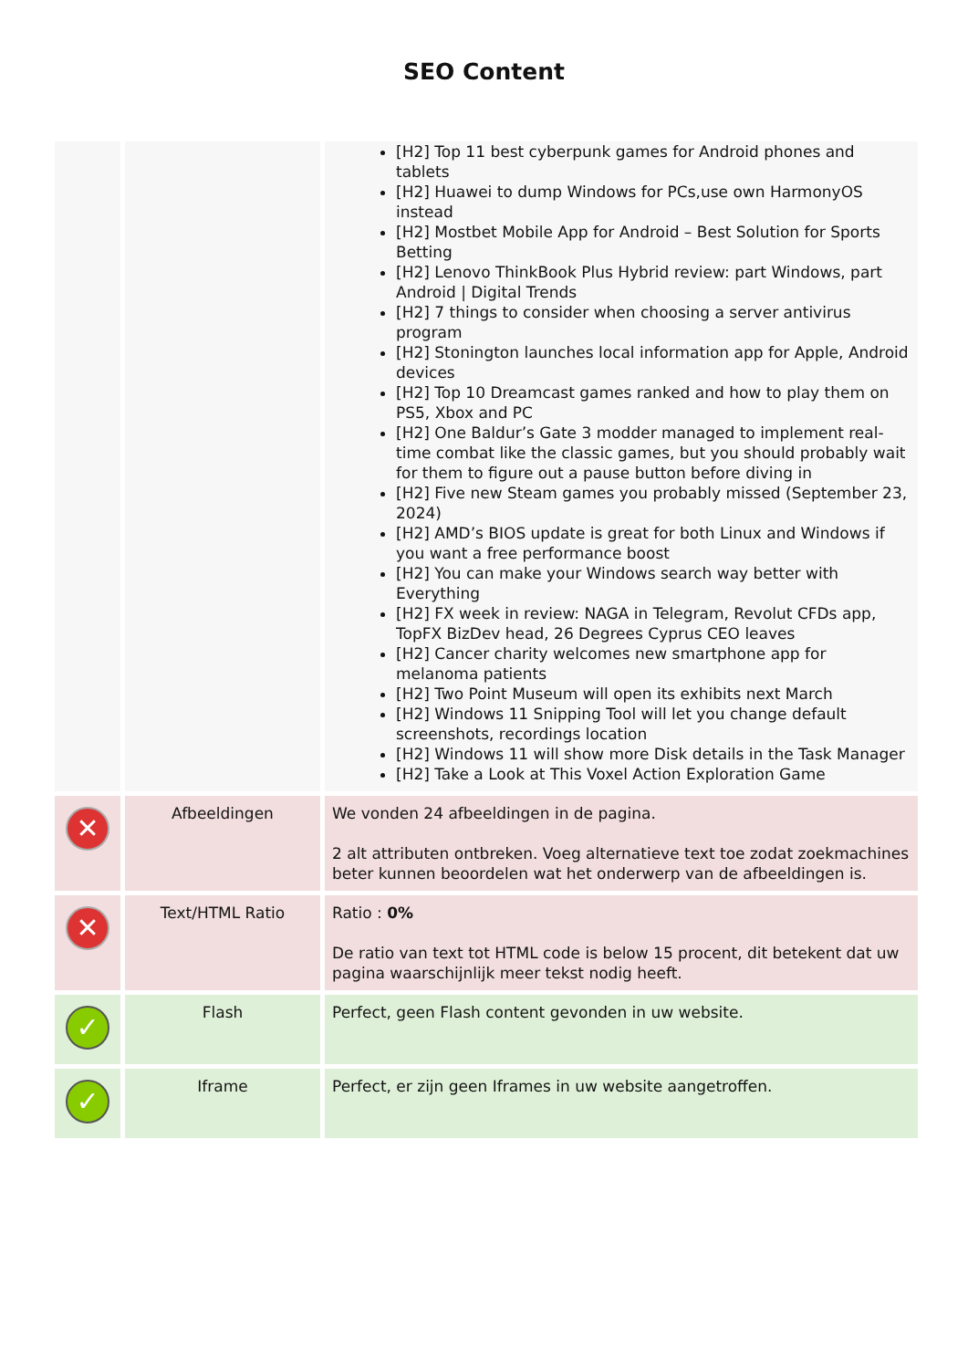SEO Content
| | | [H2] Top 11 best cyberpunk games for Android phones and tablets [H2] Huawei to dump Windows for PCs,use own HarmonyOS instead [H2] Mostbet Mobile App for Android – Best Solution for Sports Betting [H2] Lenovo ThinkBook Plus Hybrid review: part Windows, part Android / Digital Trends [H2] 7 things to consider when choosing a server antivirus program [H2] Stonington launches local information app for Apple, Android devices [H2] Top 10 Dreamcast games ranked and how to play them on PS5, Xbox and PC [H2] One Baldur’s Gate 3 modder managed to implement real-time combat like the classic games, but you should probably wait for them to figure out a pause button before diving in [H2] Five new Steam games you probably missed (September 23, 2024) [H2] AMD’s BIOS update is great for both Linux and Windows if you want a free performance boost [H2] You can make your Windows search way better with Everything [H2] FX week in review: NAGA in Telegram, Revolut CFDs app, TopFX BizDev head, 26 Degrees Cyprus CEO leaves [H2] Cancer charity welcomes new smartphone app for melanoma patients [H2] Two Point Museum will open its exhibits next March [H2] Windows 11 Snipping Tool will let you change default screenshots, recordings location [H2] Windows 11 will show more Disk details in the Task Manager [H2] Take a Look at This Voxel Action Exploration Game |
| ✕ | Afbeeldingen | We vonden 24 afbeeldingen in de pagina. 2 alt attributen ontbreken. Voeg alternatieve text toe zodat zoekmachines beter kunnen beoordelen wat het onderwerp van de afbeeldingen is. |
| ✕ | Text/HTML Ratio | Ratio : 0% De ratio van text tot HTML code is below 15 procent, dit betekent dat uw pagina waarschijnlijk meer tekst nodig heeft. |
| ✓ | Flash | Perfect, geen Flash content gevonden in uw website. |
| ✓ | Iframe | Perfect, er zijn geen Iframes in uw website aangetroffen. |